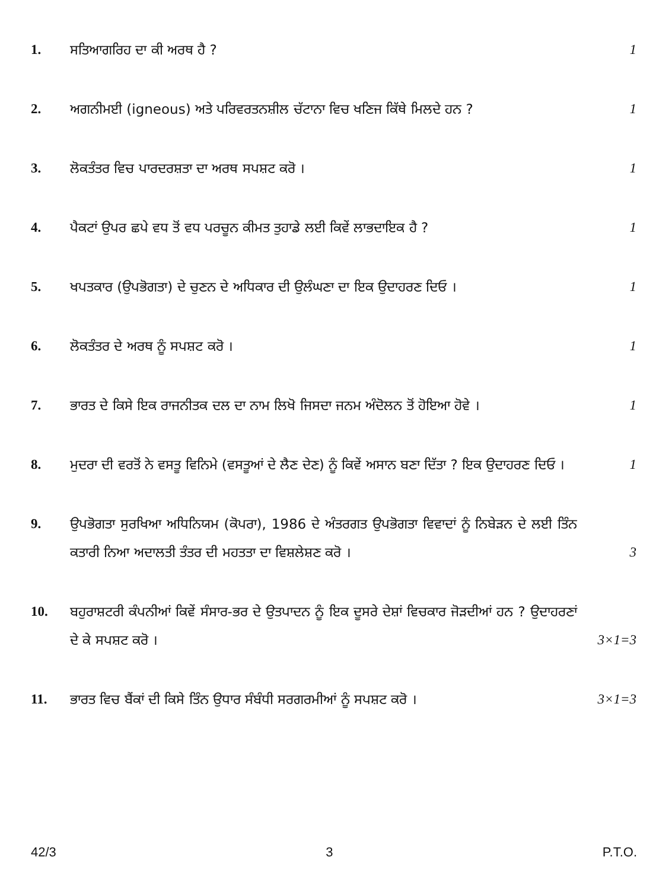1.
ਸਤਿਆਗਰਿਹ ਦਾ ਕੀ ਅਰਥ ਹੈ ?
1
2.
ਅਗਨੀਮਈ (igneous) ਅਤੇ ਪਰਿਵਰਤਨਸ਼ੀਲ ਚੱਟਾਨਾ ਵਿਚ ਖਣਿਜ ਕਿੱਥੇ ਮਿਲਦੇ ਹਨ ?
1
3.
ਲੋਕਤੰਤਰ ਵਿਚ ਪਾਰਦਰਸ਼ਤਾ ਦਾ ਅਰਥ ਸਪਸ਼ਟ ਕਰੋ ।
1
4.
ਪੈਕਟਾਂ ਉਪਰ ਛਪੇ ਵਧ ਤੋਂ ਵਧ ਪਰਚੂਨ ਕੀਮਤ ਤੁਹਾਡੇ ਲਈ ਕਿਵੇਂ ਲਾਭਦਾਇਕ ਹੈ ?
1
5.
ਖਪਤਕਾਰ (ਉਪਭੋਗਤਾ) ਦੇ ਚੁਣਨ ਦੇ ਅਧਿਕਾਰ ਦੀ ਉਲੰਘਣਾ ਦਾ ਇਕ ਉਦਾਹਰਣ ਦਿਓ ।
1
6.
ਲੋਕਤੰਤਰ ਦੇ ਅਰਥ ਨੂੰ ਸਪਸ਼ਟ ਕਰੋ ।
1
7.
ਭਾਰਤ ਦੇ ਕਿਸੇ ਇਕ ਰਾਜਨੀਤਕ ਦਲ ਦਾ ਨਾਮ ਲਿਖੋ ਜਿਸਦਾ ਜਨਮ ਅੰਦੋਲਨ ਤੋਂ ਹੋਇਆ ਹੋਵੇ ।
1
8.
ਮੁਦਰਾ ਦੀ ਵਰਤੋਂ ਨੇ ਵਸਤੂ ਵਿਨਿਮੇ (ਵਸਤੂਆਂ ਦੇ ਲੈਣ ਦੇਣ) ਨੂੰ ਕਿਵੇਂ ਅਸਾਨ ਬਣਾ ਦਿੱਤਾ ? ਇਕ ਉਦਾਹਰਣ ਦਿਓ ।
1
9.
ਉਪਭੋਗਤਾ ਸੁਰਖਿਆ ਅਧਿਨਿਯਮ (ਕੋਪਰਾ), 1986 ਦੇ ਅੰਤਰਗਤ ਉਪਭੋਗਤਾ ਵਿਵਾਦਾਂ ਨੂੰ ਨਿਬੇੜਨ ਦੇ ਲਈ ਤਿੰਨ ਕਤਾਰੀ ਨਿਆ ਅਦਾਲਤੀ ਤੰਤਰ ਦੀ ਮਹਤਤਾ ਦਾ ਵਿਸ਼ਲੇਸ਼ਣ ਕਰੋ ।
3
10.
ਬਹੁਰਾਸ਼ਟਰੀ ਕੰਪਨੀਆਂ ਕਿਵੇਂ ਸੰਸਾਰ-ਭਰ ਦੇ ਉਤਪਾਦਨ ਨੂੰ ਇਕ ਦੂਸਰੇ ਦੇਸ਼ਾਂ ਵਿਚਕਾਰ ਜੋੜਦੀਆਂ ਹਨ ? ਉਦਾਹਰਣਾਂ ਦੇ ਕੇ ਸਪਸ਼ਟ ਕਰੋ ।
3×1=3
11.
ਭਾਰਤ ਵਿਚ ਬੈਂਕਾਂ ਦੀ ਕਿਸੇ ਤਿੰਨ ਉਧਾਰ ਸੰਬੰਧੀ ਸਰਗਰਮੀਆਂ ਨੂੰ ਸਪਸ਼ਟ ਕਰੋ ।
3×1=3
42/3 3 P.T.O.